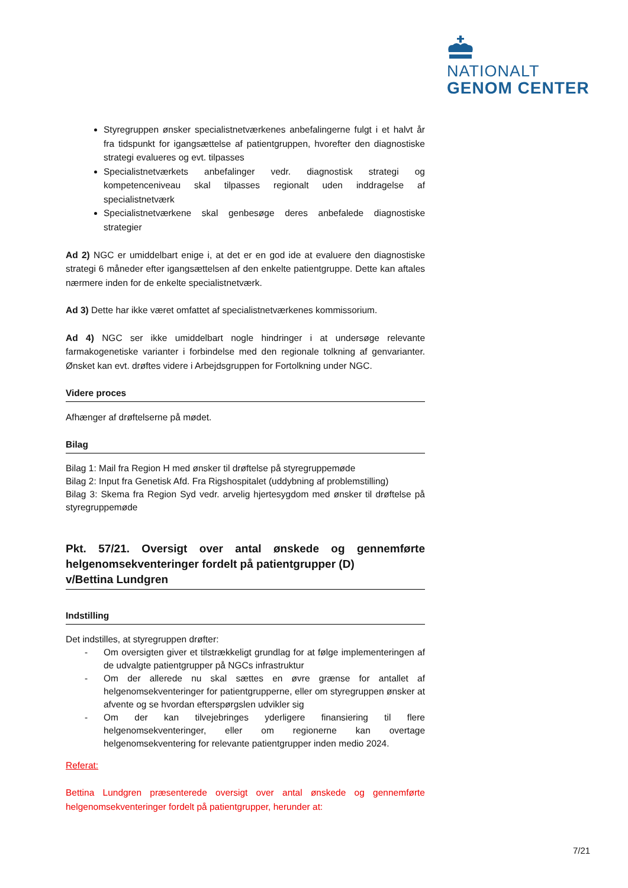NATIONALT
GENOM CENTER
Styregruppen ønsker specialistnetværkenes anbefalingerne fulgt i et halvt år fra tidspunkt for igangsættelse af patientgruppen, hvorefter den diagnostiske strategi evalueres og evt. tilpasses
Specialistnetværkets anbefalinger vedr. diagnostisk strategi og kompetenceniveau skal tilpasses regionalt uden inddragelse af specialistnetværk
Specialistnetværkene skal genbesøge deres anbefalede diagnostiske strategier
Ad 2) NGC er umiddelbart enige i, at det er en god ide at evaluere den diagnostiske strategi 6 måneder efter igangsættelsen af den enkelte patientgruppe. Dette kan aftales nærmere inden for de enkelte specialistnetværk.
Ad 3) Dette har ikke været omfattet af specialistnetværkenes kommissorium.
Ad 4) NGC ser ikke umiddelbart nogle hindringer i at undersøge relevante farmakogenetiske varianter i forbindelse med den regionale tolkning af genvarianter. Ønsket kan evt. drøftes videre i Arbejdsgruppen for Fortolkning under NGC.
Videre proces
Afhænger af drøftelserne på mødet.
Bilag
Bilag 1: Mail fra Region H med ønsker til drøftelse på styregruppemøde
Bilag 2: Input fra Genetisk Afd. Fra Rigshospitalet (uddybning af problemstilling)
Bilag 3: Skema fra Region Syd vedr. arvelig hjertesygdom med ønsker til drøftelse på styregruppemøde
Pkt. 57/21. Oversigt over antal ønskede og gennemførte helgenomsekventeringer fordelt på patientgrupper (D)
v/Bettina Lundgren
Indstilling
Det indstilles, at styregruppen drøfter:
- Om oversigten giver et tilstrækkeligt grundlag for at følge implementeringen af de udvalgte patientgrupper på NGCs infrastruktur
- Om der allerede nu skal sættes en øvre grænse for antallet af helgenomsekventeringer for patientgrupperne, eller om styregruppen ønsker at afvente og se hvordan efterspørgslen udvikler sig
- Om der kan tilvejebringes yderligere finansiering til flere helgenomsekventeringer, eller om regionerne kan overtage helgenomsekventering for relevante patientgrupper inden medio 2024.
Referat:
Bettina Lundgren præsenterede oversigt over antal ønskede og gennemførte helgenomsekventeringer fordelt på patientgrupper, herunder at:
7/21